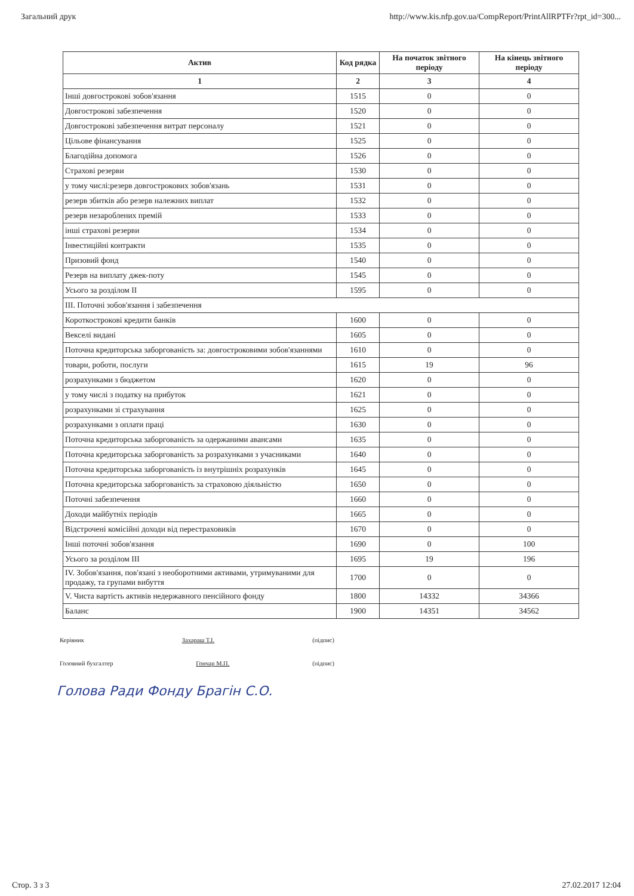Загальний друк http://www.kis.nfp.gov.ua/CompReport/PrintAllRPTFr?rpt_id=300...
| Актив | Код рядка | На початок звітного періоду | На кінець звітного періоду |
| --- | --- | --- | --- |
| 1 | 2 | 3 | 4 |
| Інші довгострокові зобов'язання | 1515 | 0 | 0 |
| Довгострокові забезпечення | 1520 | 0 | 0 |
| Довгострокові забезпечення витрат персоналу | 1521 | 0 | 0 |
| Цільове фінансування | 1525 | 0 | 0 |
| Благодійна допомога | 1526 | 0 | 0 |
| Страхові резерви | 1530 | 0 | 0 |
| у тому числі:резерв довгострокових зобов'язань | 1531 | 0 | 0 |
| резерв збитків або резерв належних виплат | 1532 | 0 | 0 |
| резерв незароблених премій | 1533 | 0 | 0 |
| інші страхові резерви | 1534 | 0 | 0 |
| Інвестиційні контракти | 1535 | 0 | 0 |
| Призовий фонд | 1540 | 0 | 0 |
| Резерв на виплату джек-поту | 1545 | 0 | 0 |
| Усього за розділом II | 1595 | 0 | 0 |
| III. Поточні зобов'язання і забезпечення | | | |
| Короткострокові кредити банків | 1600 | 0 | 0 |
| Векселі видані | 1605 | 0 | 0 |
| Поточна кредиторська заборгованість за: довгостроковими зобов'язаннями | 1610 | 0 | 0 |
| товари, роботи, послуги | 1615 | 19 | 96 |
| розрахунками з бюджетом | 1620 | 0 | 0 |
| у тому числі з податку на прибуток | 1621 | 0 | 0 |
| розрахунками зі страхування | 1625 | 0 | 0 |
| розрахунками з оплати праці | 1630 | 0 | 0 |
| Поточна кредиторська заборгованість за одержаними авансами | 1635 | 0 | 0 |
| Поточна кредиторська заборгованість за розрахунками з учасниками | 1640 | 0 | 0 |
| Поточна кредиторська заборгованість із внутрішніх розрахунків | 1645 | 0 | 0 |
| Поточна кредиторська заборгованість за страховою діяльністю | 1650 | 0 | 0 |
| Поточні забезпечення | 1660 | 0 | 0 |
| Доходи майбутніх періодів | 1665 | 0 | 0 |
| Відстрочені комісійні доходи від перестраховиків | 1670 | 0 | 0 |
| Інші поточні зобов'язання | 1690 | 0 | 100 |
| Усього за розділом III | 1695 | 19 | 196 |
| IV. Зобов'язання, пов'язані з необоротними активами, утримуваними для продажу, та групами вибуття | 1700 | 0 | 0 |
| V. Чиста вартість активів недержавного пенсійного фонду | 1800 | 14332 | 34366 |
| Баланс | 1900 | 14351 | 34562 |
Керівник Захараш Т.І. (підпис)
Головний бухгалтер Гончар М.П. (підпис)
Голова Ради Фонду Брагін С.О.
Стор. 3 з 3 27.02.2017 12:04